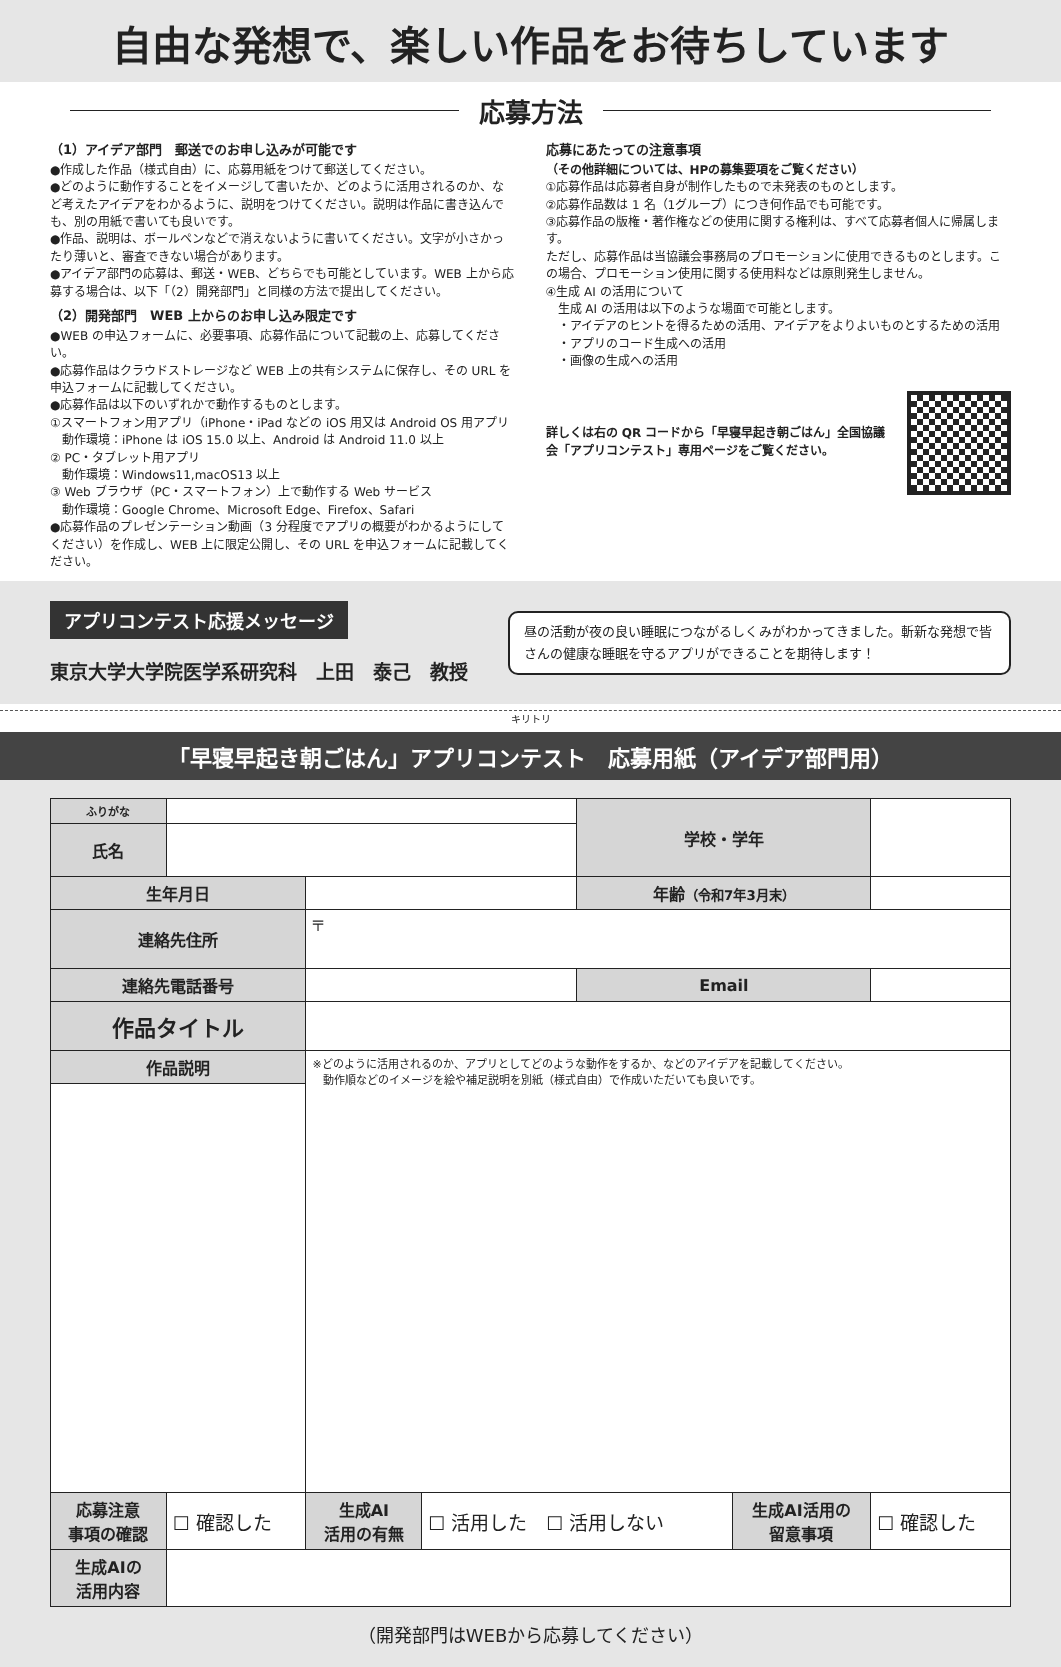自由な発想で、楽しい作品をお待ちしています
応募方法
（1）アイデア部門　郵送でのお申し込みが可能です
●作成した作品（様式自由）に、応募用紙をつけて郵送してください。
●どのように動作することをイメージして書いたか、どのように活用されるのか、など考えたアイデアをわかるように、説明をつけてください。説明は作品に書き込んでも、別の用紙で書いても良いです。
●作品、説明は、ボールペンなどで消えないように書いてください。文字が小さかったり薄いと、審査できない場合があります。
●アイデア部門の応募は、郵送・WEB、どちらでも可能としています。WEB 上から応募する場合は、以下「（2）開発部門」と同様の方法で提出してください。
（2）開発部門　WEB 上からのお申し込み限定です
●WEB の申込フォームに、必要事項、応募作品について記載の上、応募してください。
●応募作品はクラウドストレージなど WEB 上の共有システムに保存し、その URL を申込フォームに記載してください。
●応募作品は以下のいずれかで動作するものとします。
①スマートフォン用アプリ（iPhone・iPad などの iOS 用又は Android OS 用アプリ
　動作環境：iPhone は iOS 15.0 以上、Android は Android 11.0 以上
② PC・タブレット用アプリ
　動作環境：Windows11,macOS13 以上
③ Web ブラウザ（PC・スマートフォン）上で動作する Web サービス
　動作環境：Google Chrome、Microsoft Edge、Firefox、Safari
●応募作品のプレゼンテーション動画（3 分程度でアプリの概要がわかるようにしてください）を作成し、WEB 上に限定公開し、その URL を申込フォームに記載してください。
応募にあたっての注意事項
（その他詳細については、HPの募集要項をご覧ください）
①応募作品は応募者自身が制作したもので未発表のものとします。
②応募作品数は 1 名（1グループ）につき何作品でも可能です。
③応募作品の版権・著作権などの使用に関する権利は、すべて応募者個人に帰属します。
ただし、応募作品は当協議会事務局のプロモーションに使用できるものとします。この場合、プロモーション使用に関する使用料などは原則発生しません。
④生成 AI の活用について
　生成 AI の活用は以下のような場面で可能とします。
　・アイデアのヒントを得るための活用、アイデアをよりよいものとするための活用
　・アプリのコード生成への活用
　・画像の生成への活用
詳しくは右の QR コードから「早寝早起き朝ごはん」全国協議会「アプリコンテスト」専用ページをご覧ください。
アプリコンテスト応援メッセージ
東京大学大学院医学系研究科　上田　泰己　教授
昼の活動が夜の良い睡眠につながるしくみがわかってきました。斬新な発想で皆さんの健康な睡眠を守るアプリができることを期待します！
キリトリ
「早寝早起き朝ごはん」アプリコンテスト　応募用紙（アイデア部門用）
| ふりがな | | | | 学校・学年 | | |
| 氏名 | | | | | | |
| 生年月日 | | | | 年齢 （令和7年3月末） | | |
| 連絡先住所 | | 〒 | | | | |
| 連絡先電話番号 | | | | Email | | |
| 作品タイトル | | | | | | |
| 作品説明 | | ※どのように活用されるのか、アプリとしてどのような動作をするか、などのアイデアを記載してください。 動作順などのイメージを絵や補足説明を別紙（様式自由）で作成いただいても良いです。 | | | | |
| 応募注意 事項の確認 | ☐ 確認した | 生成AI 活用の有無 | ☐ 活用した ☐ 活用しない | | 生成AI活用の 留意事項 | ☐ 確認した |
| 生成AIの 活用内容 | | | | | | |
（開発部門はWEBから応募してください）